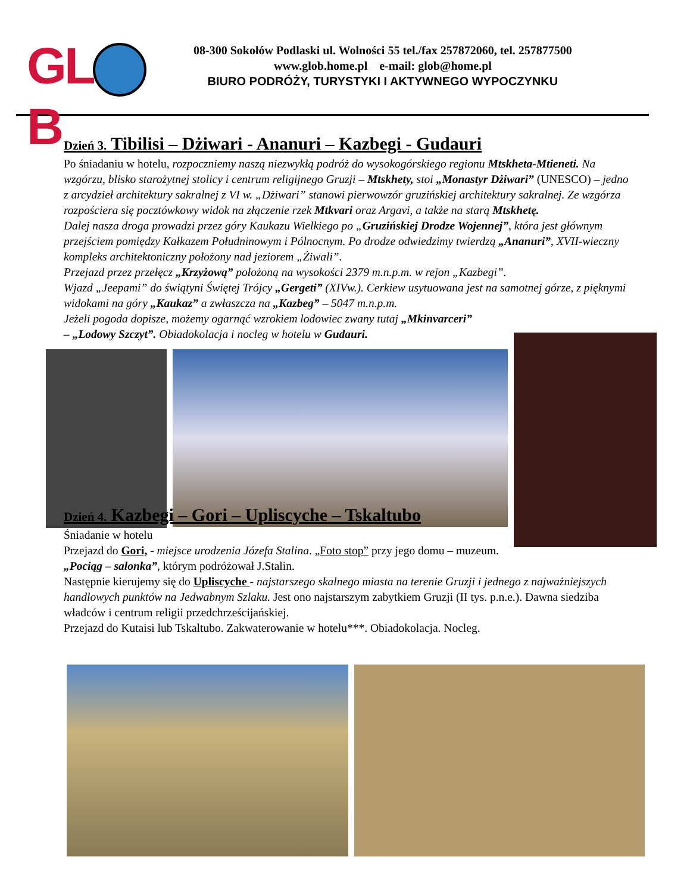GL B
08-300 Sokołów Podlaski ul. Wolności 55 tel./fax 257872060, tel. 257877500
www.glob.home.pl e-mail: glob@home.pl
BIURO PODRÓŻY, TURYSTYKI I AKTYWNEGO WYPOCZYNKU
Dzień 3. Tibilisi – Dżiwari - Ananuri – Kazbegi - Gudauri
Po śniadaniu w hotelu, rozpoczniemy naszą niezwykłą podróż do wysokogórskiego regionu Mtskheta-Mtieneti. Na wzgórzu, blisko starożytnej stolicy i centrum religijnego Gruzji – Mtskhety, stoi „Monastyr Dżiwari” (UNESCO) – jedno z arcydzieł architektury sakralnej z VI w. „Dżiwari” stanowi pierwowzór gruzińskiej architektury sakralnej. Ze wzgórza rozpościera się pocztówkowy widok na złączenie rzek Mtkvari oraz Argavi, a także na starą Mtskhetę.
Dalej nasza droga prowadzi przez góry Kaukazu Wielkiego po „Gruzińskiej Drodze Wojennej”, która jest głównym przejściem pomiędzy Kałkazem Południnowym i Pólnocnym. Po drodze odwiedzimy twierdzą „Ananuri”, XVII-wieczny kompleks architektoniczny położony nad jeziorem „Żiwali”.
Przejazd przez przełęcz „Krzyżową” położoną na wysokości 2379 m.n.p.m. w rejon „Kazbegi”.
Wjazd „Jeepami” do świątyni Świętej Trójcy „Gergeti” (XIVw.). Cerkiew usytuowana jest na samotnej górze, z pięknymi widokami na góry „Kaukaz” a zwłaszcza na „Kazbeg” – 5047 m.n.p.m.
Jeżeli pogoda dopisze, możemy ogarnąć wzrokiem lodowiec zwany tutaj „Mkinvarceri”
– „Lodowy Szczyt”. Obiadokolacja i nocleg w hotelu w Gudauri.
Dzień 4. Kazbegi – Gori – Upliscyche – Tskaltubo
Śniadanie w hotelu
Przejazd do Gori, - miejsce urodzenia Józefa Stalina. „Foto stop” przy jego domu – muzeum.
„Pociąg – salonka”, którym podróżował J.Stalin.
Następnie kierujemy się do Upliscyche - najstarszego skalnego miasta na terenie Gruzji i jednego z najważniejszych handlowych punktów na Jedwabnym Szlaku. Jest ono najstarszym zabytkiem Gruzji (II tys. p.n.e.). Dawna siedziba władców i centrum religii przedchrześcijańskiej.
Przejazd do Kutaisi lub Tskaltubo. Zakwaterowanie w hotelu***. Obiadokolacja. Nocleg.